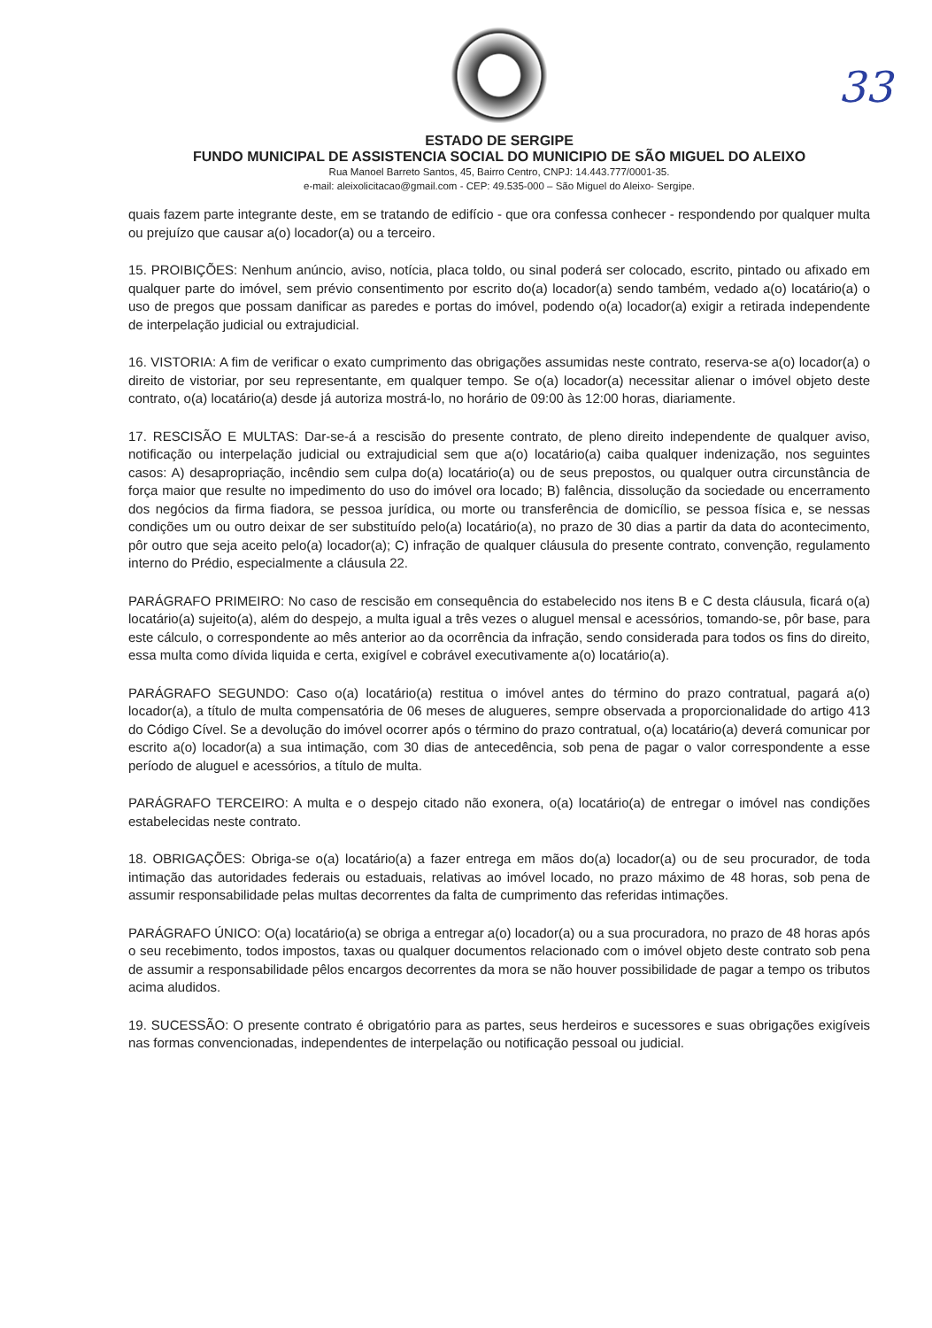33
ESTADO DE SERGIPE
FUNDO MUNICIPAL DE ASSISTENCIA SOCIAL DO MUNICIPIO DE SÃO MIGUEL DO ALEIXO
Rua Manoel Barreto Santos, 45, Bairro Centro, CNPJ: 14.443.777/0001-35.
e-mail: aleixolicitacao@gmail.com - CEP: 49.535-000 – São Miguel do Aleixo- Sergipe.
quais fazem parte integrante deste, em se tratando de edifício - que ora confessa conhecer - respondendo por qualquer multa ou prejuízo que causar a(o) locador(a) ou a terceiro.
15. PROIBIÇÕES: Nenhum anúncio, aviso, notícia, placa toldo, ou sinal poderá ser colocado, escrito, pintado ou afixado em qualquer parte do imóvel, sem prévio consentimento por escrito do(a) locador(a) sendo também, vedado a(o) locatário(a) o uso de pregos que possam danificar as paredes e portas do imóvel, podendo o(a) locador(a) exigir a retirada independente de interpelação judicial ou extrajudicial.
16. VISTORIA: A fim de verificar o exato cumprimento das obrigações assumidas neste contrato, reserva-se a(o) locador(a) o direito de vistoriar, por seu representante, em qualquer tempo. Se o(a) locador(a) necessitar alienar o imóvel objeto deste contrato, o(a) locatário(a) desde já autoriza mostrá-lo, no horário de 09:00 às 12:00 horas, diariamente.
17. RESCISÃO E MULTAS: Dar-se-á a rescisão do presente contrato, de pleno direito independente de qualquer aviso, notificação ou interpelação judicial ou extrajudicial sem que a(o) locatário(a) caiba qualquer indenização, nos seguintes casos: A) desapropriação, incêndio sem culpa do(a) locatário(a) ou de seus prepostos, ou qualquer outra circunstância de força maior que resulte no impedimento do uso do imóvel ora locado; B) falência, dissolução da sociedade ou encerramento dos negócios da firma fiadora, se pessoa jurídica, ou morte ou transferência de domicílio, se pessoa física e, se nessas condições um ou outro deixar de ser substituído pelo(a) locatário(a), no prazo de 30 dias a partir da data do acontecimento, pôr outro que seja aceito pelo(a) locador(a); C) infração de qualquer cláusula do presente contrato, convenção, regulamento interno do Prédio, especialmente a cláusula 22.
PARÁGRAFO PRIMEIRO: No caso de rescisão em consequência do estabelecido nos itens B e C desta cláusula, ficará o(a) locatário(a) sujeito(a), além do despejo, a multa igual a três vezes o aluguel mensal e acessórios, tomando-se, pôr base, para este cálculo, o correspondente ao mês anterior ao da ocorrência da infração, sendo considerada para todos os fins do direito, essa multa como dívida liquida e certa, exigível e cobrável executivamente a(o) locatário(a).
PARÁGRAFO SEGUNDO: Caso o(a) locatário(a) restitua o imóvel antes do término do prazo contratual, pagará a(o) locador(a), a título de multa compensatória de 06 meses de alugueres, sempre observada a proporcionalidade do artigo 413 do Código Cível. Se a devolução do imóvel ocorrer após o término do prazo contratual, o(a) locatário(a) deverá comunicar por escrito a(o) locador(a) a sua intimação, com 30 dias de antecedência, sob pena de pagar o valor correspondente a esse período de aluguel e acessórios, a título de multa.
PARÁGRAFO TERCEIRO: A multa e o despejo citado não exonera, o(a) locatário(a) de entregar o imóvel nas condições estabelecidas neste contrato.
18. OBRIGAÇÕES: Obriga-se o(a) locatário(a) a fazer entrega em mãos do(a) locador(a) ou de seu procurador, de toda intimação das autoridades federais ou estaduais, relativas ao imóvel locado, no prazo máximo de 48 horas, sob pena de assumir responsabilidade pelas multas decorrentes da falta de cumprimento das referidas intimações.
PARÁGRAFO ÚNICO: O(a) locatário(a) se obriga a entregar a(o) locador(a) ou a sua procuradora, no prazo de 48 horas após o seu recebimento, todos impostos, taxas ou qualquer documentos relacionado com o imóvel objeto deste contrato sob pena de assumir a responsabilidade pêlos encargos decorrentes da mora se não houver possibilidade de pagar a tempo os tributos acima aludidos.
19. SUCESSÃO: O presente contrato é obrigatório para as partes, seus herdeiros e sucessores e suas obrigações exigíveis nas formas convencionadas, independentes de interpelação ou notificação pessoal ou judicial.